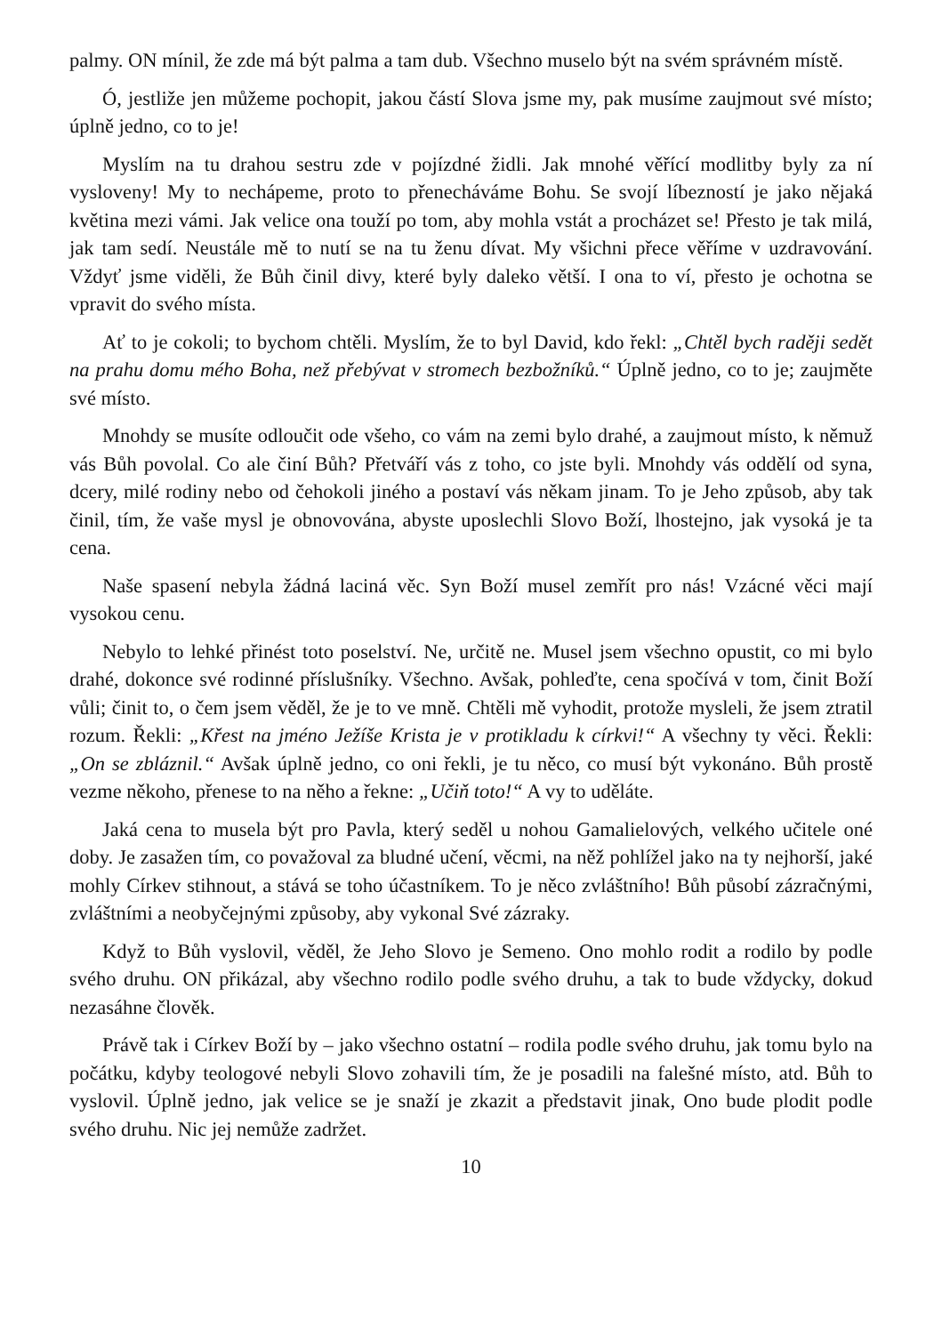palmy. ON mínil, že zde má být palma a tam dub. Všechno muselo být na svém správném místě.
Ó, jestliže jen můžeme pochopit, jakou částí Slova jsme my, pak musíme zaujmout své místo; úplně jedno, co to je!
Myslím na tu drahou sestru zde v pojízdné židli. Jak mnohé věřící modlitby byly za ní vysloveny! My to nechápeme, proto to přenecháváme Bohu. Se svojí líbezností je jako nějaká květina mezi vámi. Jak velice ona touží po tom, aby mohla vstát a procházet se! Přesto je tak milá, jak tam sedí. Neustále mě to nutí se na tu ženu dívat. My všichni přece věříme v uzdravování. Vždyť jsme viděli, že Bůh činil divy, které byly daleko větší. I ona to ví, přesto je ochotna se vpravit do svého místa.
Ať to je cokoli; to bychom chtěli. Myslím, že to byl David, kdo řekl: „Chtěl bych raději sedět na prahu domu mého Boha, než přebývat v stromech bezbožníků.“ Úplně jedno, co to je; zaujměte své místo.
Mnohdy se musíte odloučit ode všeho, co vám na zemi bylo drahé, a zaujmout místo, k němuž vás Bůh povolal. Co ale činí Bůh? Přetváří vás z toho, co jste byli. Mnohdy vás oddělí od syna, dcery, milé rodiny nebo od čehokoli jiného a postaví vás někam jinam. To je Jeho způsob, aby tak činil, tím, že vaše mysl je obnovována, abyste uposlechli Slovo Boží, lhostejno, jak vysoká je ta cena.
Naše spasení nebyla žádná laciná věc. Syn Boží musel zemřít pro nás! Vzácné věci mají vysokou cenu.
Nebylo to lehké přinést toto poselství. Ne, určitě ne. Musel jsem všechno opustit, co mi bylo drahé, dokonce své rodinné příslušníky. Všechno. Avšak, pohleďte, cena spočívá v tom, činit Boží vůli; činit to, o čem jsem věděl, že je to ve mně. Chtěli mě vyhodit, protože mysleli, že jsem ztratil rozum. Řekli: „Křest na jméno Ježíše Krista je v protikladu k církvi!“ A všechny ty věci. Řekli: „On se zbláznil.“ Avšak úplně jedno, co oni řekli, je tu něco, co musí být vykonáno. Bůh prostě vezme někoho, přenese to na něho a řekne: „Učiň toto!“ A vy to uděláte.
Jaká cena to musela být pro Pavla, který seděl u nohou Gamalielových, velkého učitele oné doby. Je zasažen tím, co považoval za bludné učení, věcmi, na něž pohlížel jako na ty nejhorší, jaké mohly Církev stihnout, a stává se toho účastníkem. To je něco zvláštního! Bůh působí zázračnými, zvláštními a neobyčejnými způsoby, aby vykonal Své zázraky.
Když to Bůh vyslovil, věděl, že Jeho Slovo je Semeno. Ono mohlo rodit a rodilo by podle svého druhu. ON přikázal, aby všechno rodilo podle svého druhu, a tak to bude vždycky, dokud nezasáhne člověk.
Právě tak i Církev Boží by – jako všechno ostatní – rodila podle svého druhu, jak tomu bylo na počátku, kdyby teologové nebyli Slovo zohavili tím, že je posadili na falešné místo, atd. Bůh to vyslovil. Úplně jedno, jak velice se je snaží je zkazit a představit jinak, Ono bude plodit podle svého druhu. Nic jej nemůže zadržet.
10